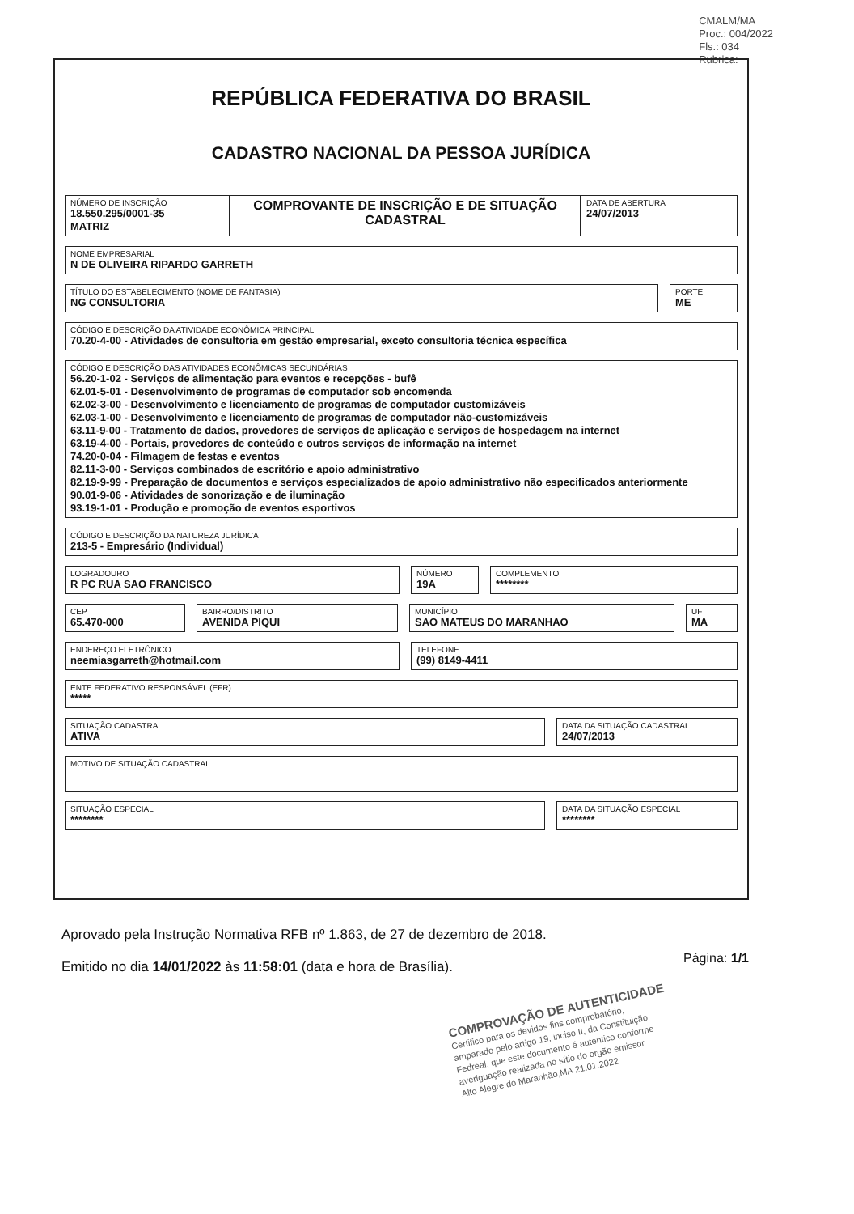CMALM/MA
Proc.: 004/2022
Fls.: 034
Rubrica:
REPÚBLICA FEDERATIVA DO BRASIL
CADASTRO NACIONAL DA PESSOA JURÍDICA
NÚMERO DE INSCRIÇÃO
18.550.295/0001-35
MATRIZ
COMPROVANTE DE INSCRIÇÃO E DE SITUAÇÃO CADASTRAL
DATA DE ABERTURA
24/07/2013
NOME EMPRESARIAL
N DE OLIVEIRA RIPARDO GARRETH
TÍTULO DO ESTABELECIMENTO (NOME DE FANTASIA)
NG CONSULTORIA
PORTE
ME
CÓDIGO E DESCRIÇÃO DA ATIVIDADE ECONÔMICA PRINCIPAL
70.20-4-00 - Atividades de consultoria em gestão empresarial, exceto consultoria técnica específica
CÓDIGO E DESCRIÇÃO DAS ATIVIDADES ECONÔMICAS SECUNDÁRIAS
56.20-1-02 - Serviços de alimentação para eventos e recepções - bufê
62.01-5-01 - Desenvolvimento de programas de computador sob encomenda
62.02-3-00 - Desenvolvimento e licenciamento de programas de computador customizáveis
62.03-1-00 - Desenvolvimento e licenciamento de programas de computador não-customizáveis
63.11-9-00 - Tratamento de dados, provedores de serviços de aplicação e serviços de hospedagem na internet
63.19-4-00 - Portais, provedores de conteúdo e outros serviços de informação na internet
74.20-0-04 - Filmagem de festas e eventos
82.11-3-00 - Serviços combinados de escritório e apoio administrativo
82.19-9-99 - Preparação de documentos e serviços especializados de apoio administrativo não especificados anteriormente
90.01-9-06 - Atividades de sonorização e de iluminação
93.19-1-01 - Produção e promoção de eventos esportivos
CÓDIGO E DESCRIÇÃO DA NATUREZA JURÍDICA
213-5 - Empresário (Individual)
LOGRADOURO
R PC RUA SAO FRANCISCO
NÚMERO
19A
COMPLEMENTO
********
CEP
65.470-000
BAIRRO/DISTRITO
AVENIDA PIQUI
MUNICÍPIO
SAO MATEUS DO MARANHAO
UF
MA
ENDEREÇO ELETRÔNICO
neemiasgarreth@hotmail.com
TELEFONE
(99) 8149-4411
ENTE FEDERATIVO RESPONSÁVEL (EFR)
*****
SITUAÇÃO CADASTRAL
ATIVA
DATA DA SITUAÇÃO CADASTRAL
24/07/2013
MOTIVO DE SITUAÇÃO CADASTRAL
SITUAÇÃO ESPECIAL
********
DATA DA SITUAÇÃO ESPECIAL
********
Aprovado pela Instrução Normativa RFB nº 1.863, de 27 de dezembro de 2018.
Emitido no dia 14/01/2022 às 11:58:01 (data e hora de Brasília).
Página: 1/1
COMPROVAÇÃO DE AUTENTICIDADE
Certifico para os devidos fins comprobatório,
amparado pelo artigo 19, inciso II, da Constituição
Fedreal, que este documento é autentico conforme
averiguação realizada no sítio do orgão emissor
Alto Alegre do Maranhão,MA 21.01.2022